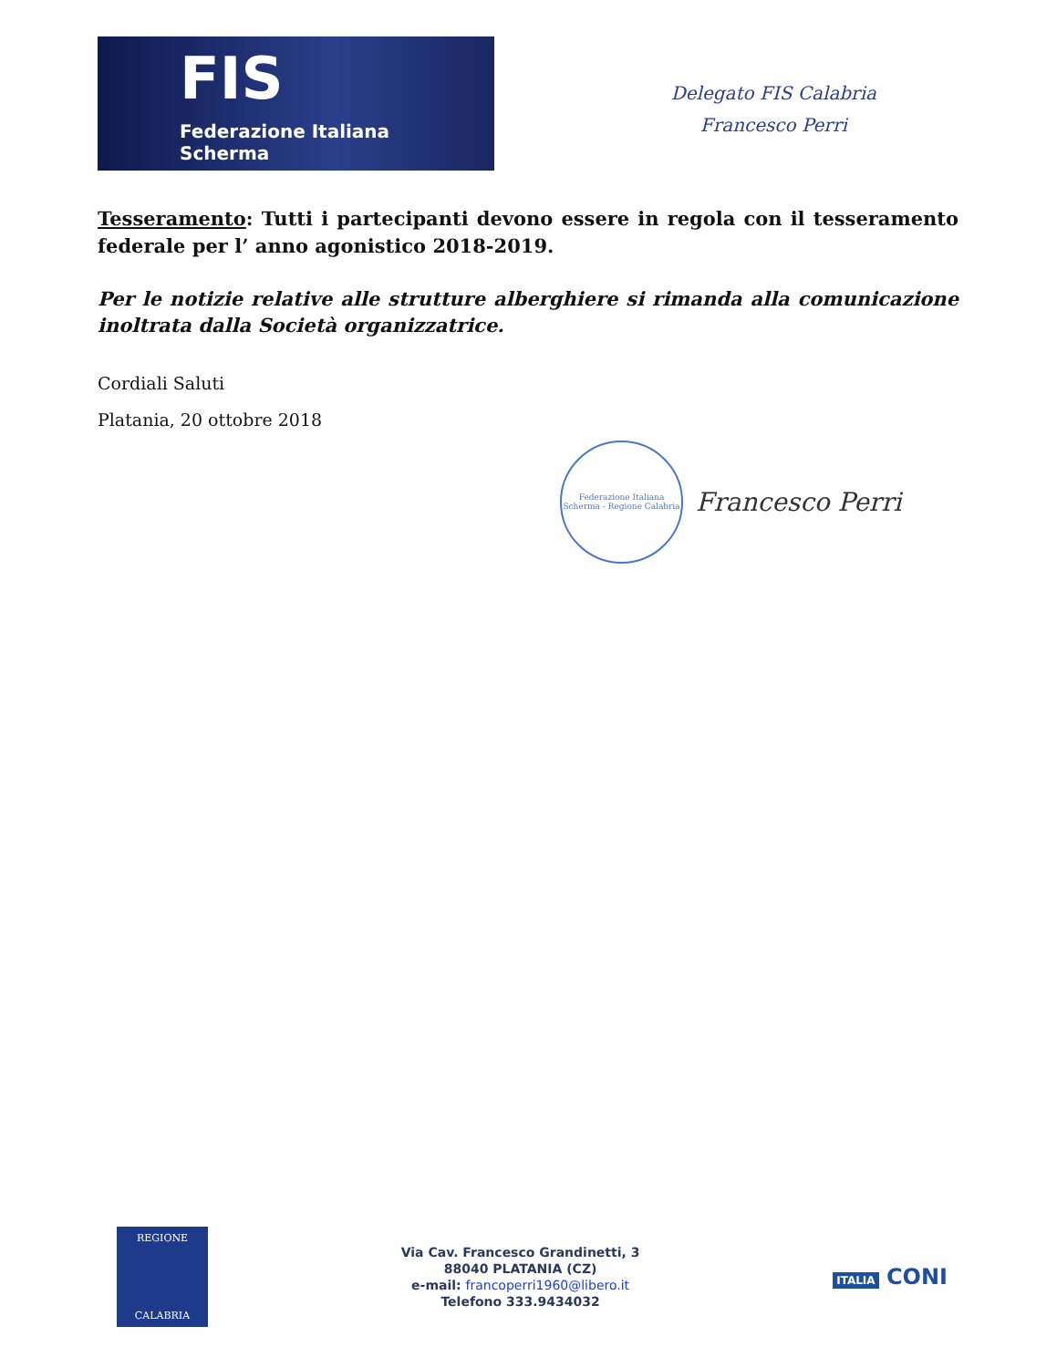FIS
Federazione Italiana Scherma
Delegato FIS Calabria
Francesco Perri
Tesseramento: Tutti i partecipanti devono essere in regola con il tesseramento federale per l’ anno agonistico 2018-2019.
Per le notizie relative alle strutture alberghiere si rimanda alla comunicazione inoltrata dalla Società organizzatrice.
Cordiali Saluti
Platania, 20 ottobre 2018
Federazione Italiana Scherma - Regione Calabria
Francesco Perri
REGIONE
CALABRIA
Via Cav. Francesco Grandinetti, 3
88040 PLATANIA (CZ)
e-mail: francoperri1960@libero.it
Telefono 333.9434032
ITALIA CONI